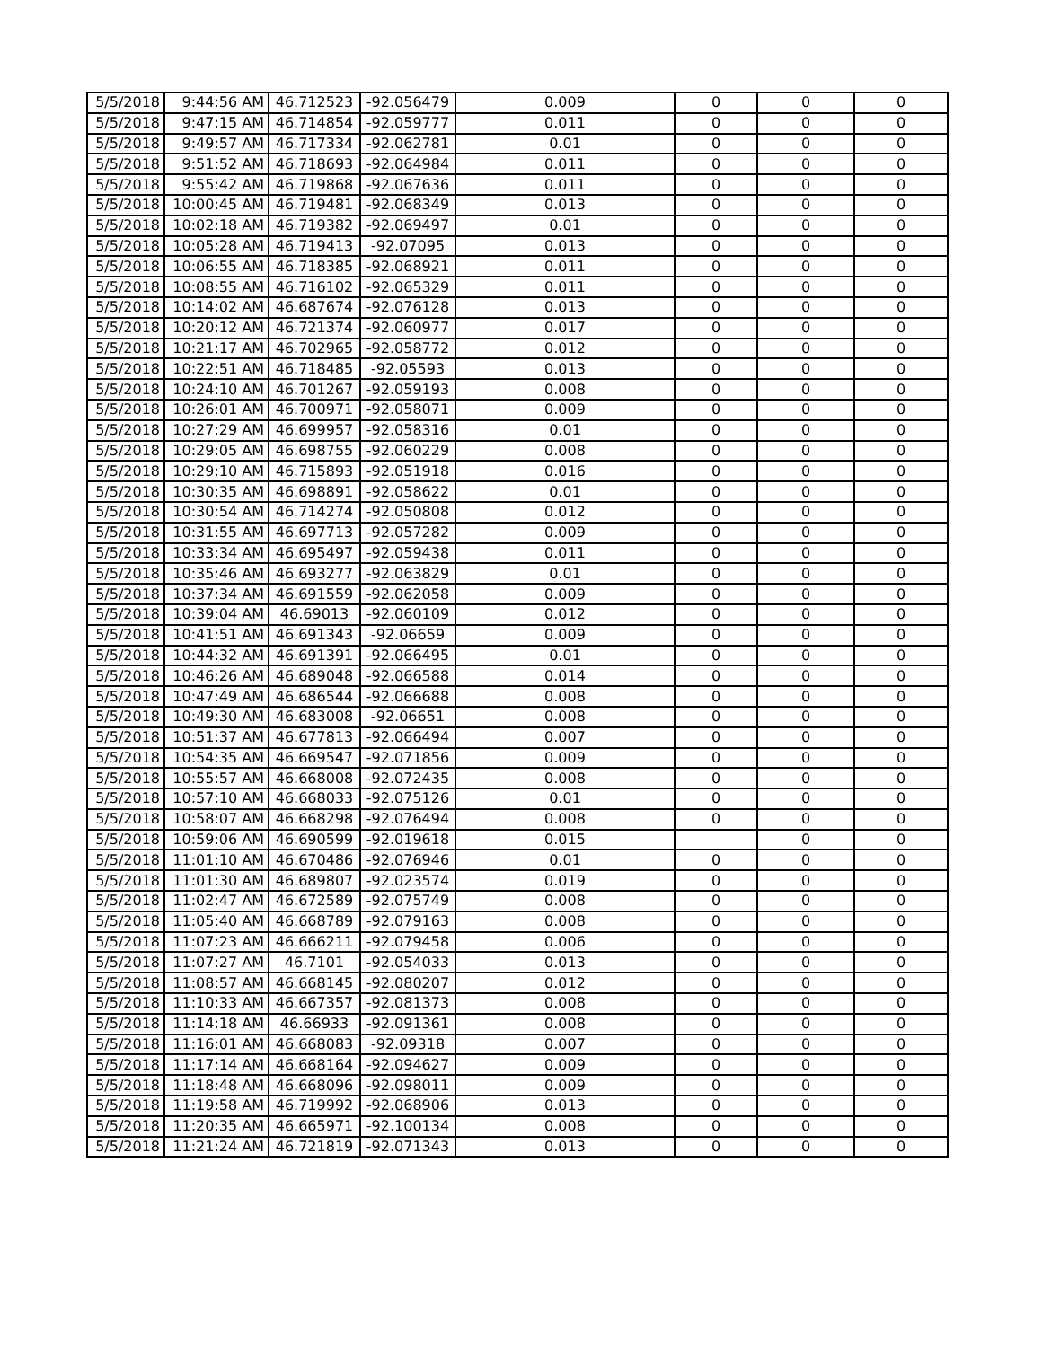| 5/5/2018 | 9:44:56 AM | 46.712523 | -92.056479 | 0.009 | 0 | 0 | 0 |
| 5/5/2018 | 9:47:15 AM | 46.714854 | -92.059777 | 0.011 | 0 | 0 | 0 |
| 5/5/2018 | 9:49:57 AM | 46.717334 | -92.062781 | 0.01 | 0 | 0 | 0 |
| 5/5/2018 | 9:51:52 AM | 46.718693 | -92.064984 | 0.011 | 0 | 0 | 0 |
| 5/5/2018 | 9:55:42 AM | 46.719868 | -92.067636 | 0.011 | 0 | 0 | 0 |
| 5/5/2018 | 10:00:45 AM | 46.719481 | -92.068349 | 0.013 | 0 | 0 | 0 |
| 5/5/2018 | 10:02:18 AM | 46.719382 | -92.069497 | 0.01 | 0 | 0 | 0 |
| 5/5/2018 | 10:05:28 AM | 46.719413 | -92.07095 | 0.013 | 0 | 0 | 0 |
| 5/5/2018 | 10:06:55 AM | 46.718385 | -92.068921 | 0.011 | 0 | 0 | 0 |
| 5/5/2018 | 10:08:55 AM | 46.716102 | -92.065329 | 0.011 | 0 | 0 | 0 |
| 5/5/2018 | 10:14:02 AM | 46.687674 | -92.076128 | 0.013 | 0 | 0 | 0 |
| 5/5/2018 | 10:20:12 AM | 46.721374 | -92.060977 | 0.017 | 0 | 0 | 0 |
| 5/5/2018 | 10:21:17 AM | 46.702965 | -92.058772 | 0.012 | 0 | 0 | 0 |
| 5/5/2018 | 10:22:51 AM | 46.718485 | -92.05593 | 0.013 | 0 | 0 | 0 |
| 5/5/2018 | 10:24:10 AM | 46.701267 | -92.059193 | 0.008 | 0 | 0 | 0 |
| 5/5/2018 | 10:26:01 AM | 46.700971 | -92.058071 | 0.009 | 0 | 0 | 0 |
| 5/5/2018 | 10:27:29 AM | 46.699957 | -92.058316 | 0.01 | 0 | 0 | 0 |
| 5/5/2018 | 10:29:05 AM | 46.698755 | -92.060229 | 0.008 | 0 | 0 | 0 |
| 5/5/2018 | 10:29:10 AM | 46.715893 | -92.051918 | 0.016 | 0 | 0 | 0 |
| 5/5/2018 | 10:30:35 AM | 46.698891 | -92.058622 | 0.01 | 0 | 0 | 0 |
| 5/5/2018 | 10:30:54 AM | 46.714274 | -92.050808 | 0.012 | 0 | 0 | 0 |
| 5/5/2018 | 10:31:55 AM | 46.697713 | -92.057282 | 0.009 | 0 | 0 | 0 |
| 5/5/2018 | 10:33:34 AM | 46.695497 | -92.059438 | 0.011 | 0 | 0 | 0 |
| 5/5/2018 | 10:35:46 AM | 46.693277 | -92.063829 | 0.01 | 0 | 0 | 0 |
| 5/5/2018 | 10:37:34 AM | 46.691559 | -92.062058 | 0.009 | 0 | 0 | 0 |
| 5/5/2018 | 10:39:04 AM | 46.69013 | -92.060109 | 0.012 | 0 | 0 | 0 |
| 5/5/2018 | 10:41:51 AM | 46.691343 | -92.06659 | 0.009 | 0 | 0 | 0 |
| 5/5/2018 | 10:44:32 AM | 46.691391 | -92.066495 | 0.01 | 0 | 0 | 0 |
| 5/5/2018 | 10:46:26 AM | 46.689048 | -92.066588 | 0.014 | 0 | 0 | 0 |
| 5/5/2018 | 10:47:49 AM | 46.686544 | -92.066688 | 0.008 | 0 | 0 | 0 |
| 5/5/2018 | 10:49:30 AM | 46.683008 | -92.06651 | 0.008 | 0 | 0 | 0 |
| 5/5/2018 | 10:51:37 AM | 46.677813 | -92.066494 | 0.007 | 0 | 0 | 0 |
| 5/5/2018 | 10:54:35 AM | 46.669547 | -92.071856 | 0.009 | 0 | 0 | 0 |
| 5/5/2018 | 10:55:57 AM | 46.668008 | -92.072435 | 0.008 | 0 | 0 | 0 |
| 5/5/2018 | 10:57:10 AM | 46.668033 | -92.075126 | 0.01 | 0 | 0 | 0 |
| 5/5/2018 | 10:58:07 AM | 46.668298 | -92.076494 | 0.008 | 0 | 0 | 0 |
| 5/5/2018 | 10:59:06 AM | 46.690599 | -92.019618 | 0.015 | | 0 | 0 |
| 5/5/2018 | 11:01:10 AM | 46.670486 | -92.076946 | 0.01 | 0 | 0 | 0 |
| 5/5/2018 | 11:01:30 AM | 46.689807 | -92.023574 | 0.019 | 0 | 0 | 0 |
| 5/5/2018 | 11:02:47 AM | 46.672589 | -92.075749 | 0.008 | 0 | 0 | 0 |
| 5/5/2018 | 11:05:40 AM | 46.668789 | -92.079163 | 0.008 | 0 | 0 | 0 |
| 5/5/2018 | 11:07:23 AM | 46.666211 | -92.079458 | 0.006 | 0 | 0 | 0 |
| 5/5/2018 | 11:07:27 AM | 46.7101 | -92.054033 | 0.013 | 0 | 0 | 0 |
| 5/5/2018 | 11:08:57 AM | 46.668145 | -92.080207 | 0.012 | 0 | 0 | 0 |
| 5/5/2018 | 11:10:33 AM | 46.667357 | -92.081373 | 0.008 | 0 | 0 | 0 |
| 5/5/2018 | 11:14:18 AM | 46.66933 | -92.091361 | 0.008 | 0 | 0 | 0 |
| 5/5/2018 | 11:16:01 AM | 46.668083 | -92.09318 | 0.007 | 0 | 0 | 0 |
| 5/5/2018 | 11:17:14 AM | 46.668164 | -92.094627 | 0.009 | 0 | 0 | 0 |
| 5/5/2018 | 11:18:48 AM | 46.668096 | -92.098011 | 0.009 | 0 | 0 | 0 |
| 5/5/2018 | 11:19:58 AM | 46.719992 | -92.068906 | 0.013 | 0 | 0 | 0 |
| 5/5/2018 | 11:20:35 AM | 46.665971 | -92.100134 | 0.008 | 0 | 0 | 0 |
| 5/5/2018 | 11:21:24 AM | 46.721819 | -92.071343 | 0.013 | 0 | 0 | 0 |